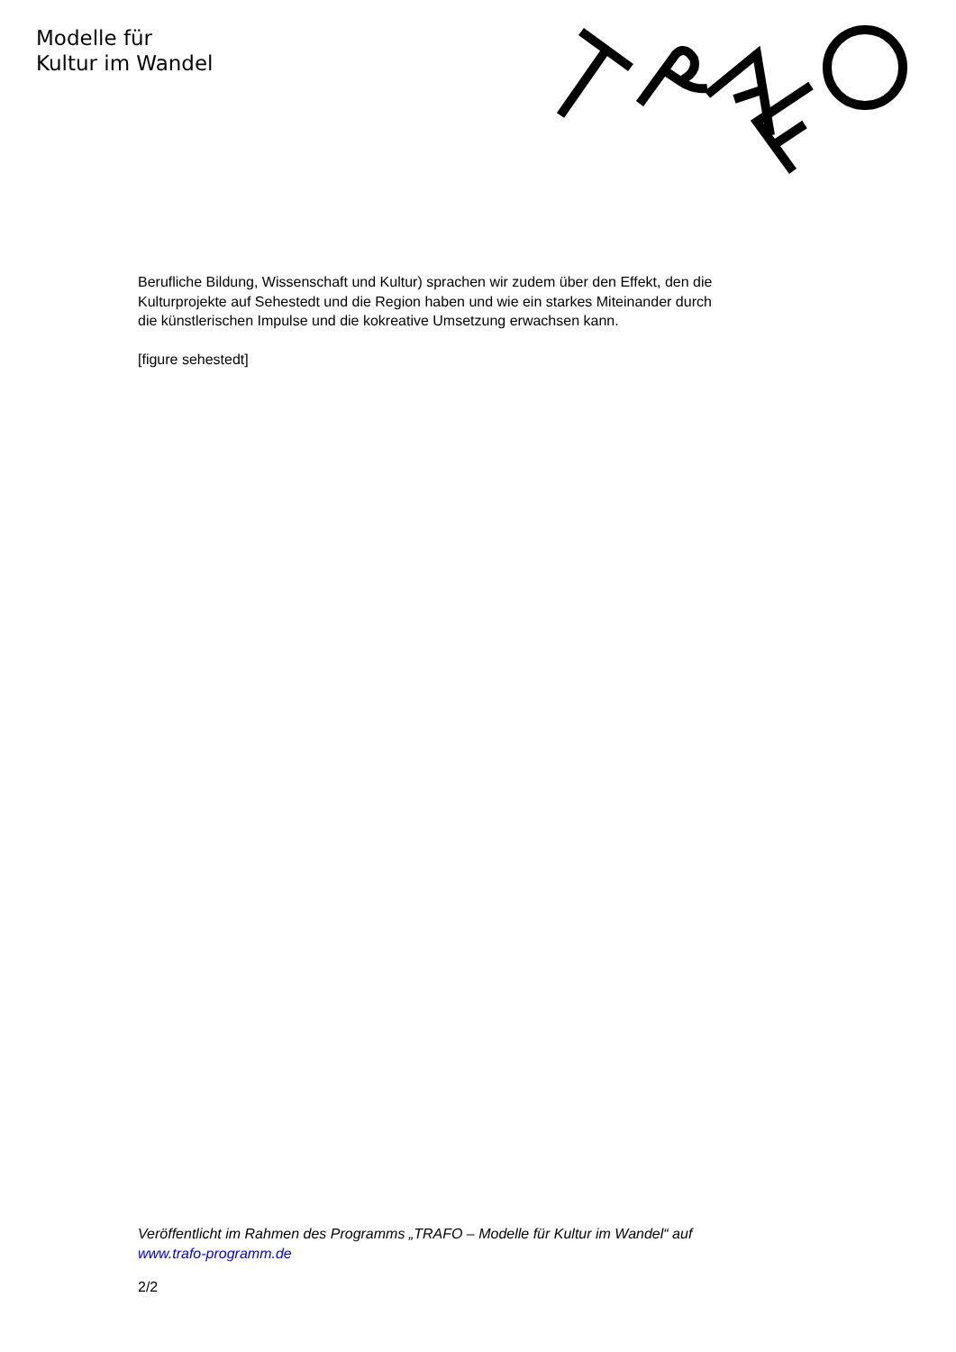Modelle für
Kultur im Wandel
Berufliche Bildung, Wissenschaft und Kultur) sprachen wir zudem über den Effekt, den die Kulturprojekte auf Sehestedt und die Region haben und wie ein starkes Miteinander durch die künstlerischen Impulse und die kokreative Umsetzung erwachsen kann.
[figure sehestedt]
Veröffentlicht im Rahmen des Programms „TRAFO – Modelle für Kultur im Wandel“ auf www.trafo-programm.de
2/2